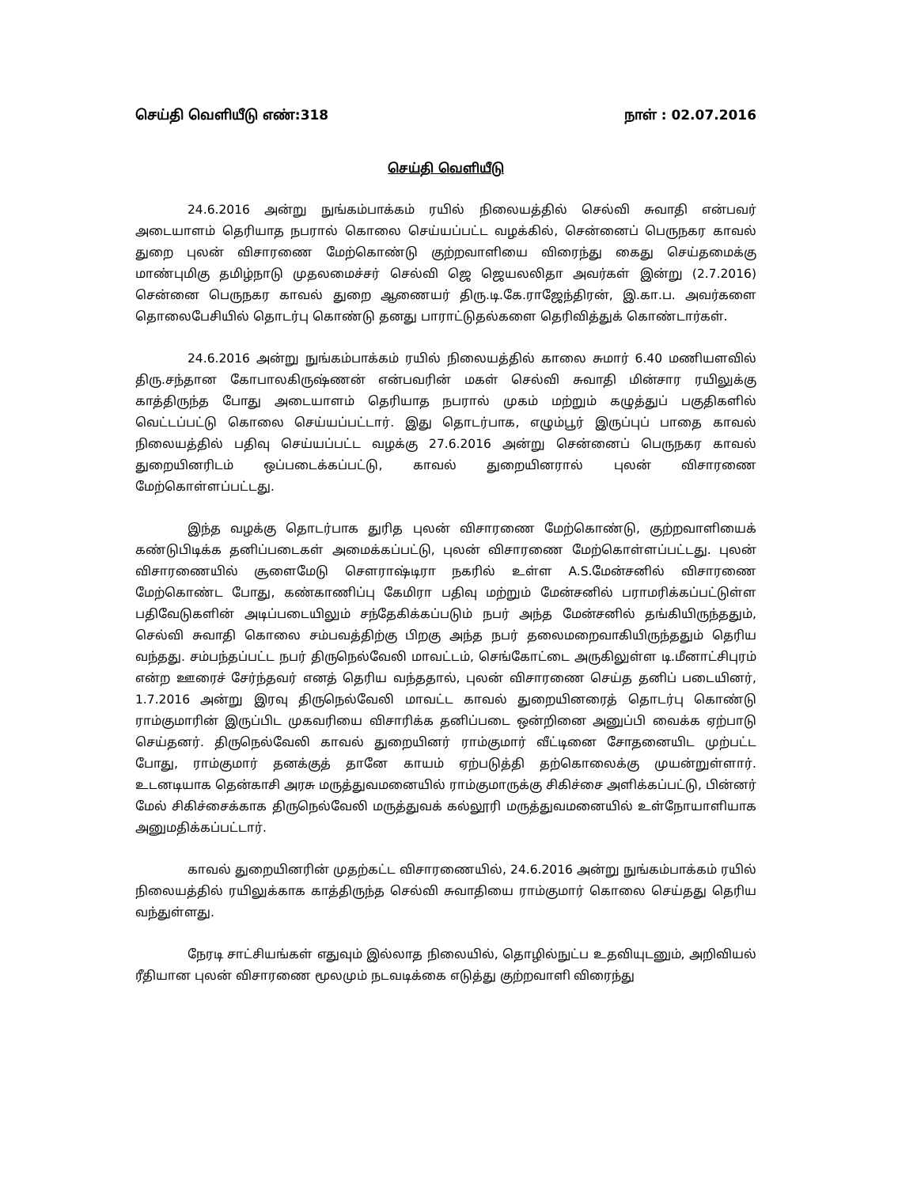செய்தி வெளியீடு எண்:318 நாள் : 02.07.2016
செய்தி வெளியீடு
24.6.2016 அன்று நுங்கம்பாக்கம் ரயில் நிலையத்தில் செல்வி சுவாதி என்பவர் அடையாளம் தெரியாத நபரால் கொலை செய்யப்பட்ட வழக்கில், சென்னைப் பெருநகர காவல் துறை புலன் விசாரணை மேற்கொண்டு குற்றவாளியை விரைந்து கைது செய்தமைக்கு மாண்புமிகு தமிழ்நாடு முதலமைச்சர் செல்வி ஜெ ஜெயலலிதா அவர்கள் இன்று (2.7.2016) சென்னை பெருநகர காவல் துறை ஆணையர் திரு.டி.கே.ராஜேந்திரன், இ.கா.ப. அவர்களை தொலைபேசியில் தொடர்பு கொண்டு தனது பாராட்டுதல்களை தெரிவித்துக் கொண்டார்கள்.
24.6.2016 அன்று நுங்கம்பாக்கம் ரயில் நிலையத்தில் காலை சுமார் 6.40 மணியளவில் திரு.சந்தான கோபாலகிருஷ்ணன் என்பவரின் மகள் செல்வி சுவாதி மின்சார ரயிலுக்கு காத்திருந்த போது அடையாளம் தெரியாத நபரால் முகம் மற்றும் கழுத்துப் பகுதிகளில் வெட்டப்பட்டு கொலை செய்யப்பட்டார். இது தொடர்பாக, எழும்பூர் இருப்புப் பாதை காவல் நிலையத்தில் பதிவு செய்யப்பட்ட வழக்கு 27.6.2016 அன்று சென்னைப் பெருநகர காவல் துறையினரிடம் ஒப்படைக்கப்பட்டு, காவல் துறையினரால் புலன் விசாரணை மேற்கொள்ளப்பட்டது.
இந்த வழக்கு தொடர்பாக துரித புலன் விசாரணை மேற்கொண்டு, குற்றவாளியைக் கண்டுபிடிக்க தனிப்படைகள் அமைக்கப்பட்டு, புலன் விசாரணை மேற்கொள்ளப்பட்டது. புலன் விசாரணையில் சூளைமேடு சௌராஷ்டிரா நகரில் உள்ள A.S.மேன்சனில் விசாரணை மேற்கொண்ட போது, கண்காணிப்பு கேமிரா பதிவு மற்றும் மேன்சனில் பராமரிக்கப்பட்டுள்ள பதிவேடுகளின் அடிப்படையிலும் சந்தேகிக்கப்படும் நபர் அந்த மேன்சனில் தங்கியிருந்ததும், செல்வி சுவாதி கொலை சம்பவத்திற்கு பிறகு அந்த நபர் தலைமறைவாகியிருந்ததும் தெரிய வந்தது. சம்பந்தப்பட்ட நபர் திருநெல்வேலி மாவட்டம், செங்கோட்டை அருகிலுள்ள டி.மீனாட்சிபுரம் என்ற ஊரைச் சேர்ந்தவர் எனத் தெரிய வந்ததால், புலன் விசாரணை செய்த தனிப் படையினர், 1.7.2016 அன்று இரவு திருநெல்வேலி மாவட்ட காவல் துறையினரைத் தொடர்பு கொண்டு ராம்குமாரின் இருப்பிட முகவரியை விசாரிக்க தனிப்படை ஒன்றினை அனுப்பி வைக்க ஏற்பாடு செய்தனர். திருநெல்வேலி காவல் துறையினர் ராம்குமார் வீட்டினை சோதனையிட முற்பட்ட போது, ராம்குமார் தனக்குத் தானே காயம் ஏற்படுத்தி தற்கொலைக்கு முயன்றுள்ளார். உடனடியாக தென்காசி அரசு மருத்துவமனையில் ராம்குமாருக்கு சிகிச்சை அளிக்கப்பட்டு, பின்னர் மேல் சிகிச்சைக்காக திருநெல்வேலி மருத்துவக் கல்லூரி மருத்துவமனையில் உள்நோயாளியாக அனுமதிக்கப்பட்டார்.
காவல் துறையினரின் முதற்கட்ட விசாரணையில், 24.6.2016 அன்று நுங்கம்பாக்கம் ரயில் நிலையத்தில் ரயிலுக்காக காத்திருந்த செல்வி சுவாதியை ராம்குமார் கொலை செய்தது தெரிய வந்துள்ளது.
நேரடி சாட்சியங்கள் எதுவும் இல்லாத நிலையில், தொழில்நுட்ப உதவியுடனும், அறிவியல் ரீதியான புலன் விசாரணை மூலமும் நடவடிக்கை எடுத்து குற்றவாளி விரைந்து